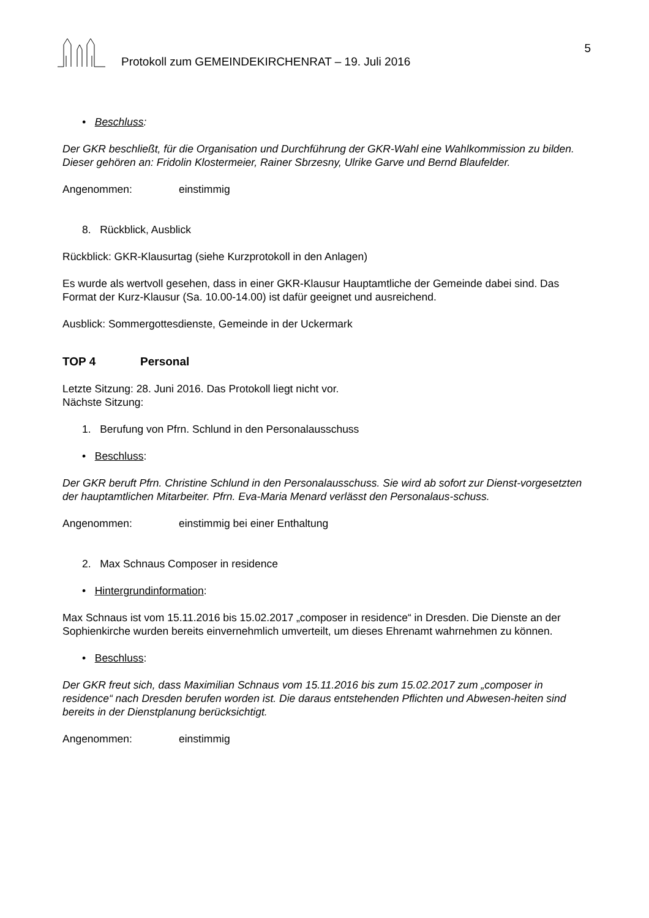Protokoll zum GEMEINDEKIRCHENRAT – 19. Juli 2016 5
• Beschluss:
Der GKR beschließt, für die Organisation und Durchführung der GKR-Wahl eine Wahlkommission zu bilden. Dieser gehören an: Fridolin Klostermeier, Rainer Sbrzesny, Ulrike Garve und Bernd Blaufelder.
Angenommen: einstimmig
8. Rückblick, Ausblick
Rückblick: GKR-Klausurtag (siehe Kurzprotokoll in den Anlagen)
Es wurde als wertvoll gesehen, dass in einer GKR-Klausur Hauptamtliche der Gemeinde dabei sind. Das Format der Kurz-Klausur (Sa. 10.00-14.00) ist dafür geeignet und ausreichend.
Ausblick: Sommergottesdienste, Gemeinde in der Uckermark
TOP 4 Personal
Letzte Sitzung: 28. Juni 2016. Das Protokoll liegt nicht vor.
Nächste Sitzung:
1. Berufung von Pfrn. Schlund in den Personalausschuss
• Beschluss:
Der GKR beruft Pfrn. Christine Schlund in den Personalausschuss. Sie wird ab sofort zur Dienst-vorgesetzten der hauptamtlichen Mitarbeiter. Pfrn. Eva-Maria Menard verlässt den Personalaus-schuss.
Angenommen: einstimmig bei einer Enthaltung
2. Max Schnaus Composer in residence
• Hintergrundinformation:
Max Schnaus ist vom 15.11.2016 bis 15.02.2017 „composer in residence“ in Dresden. Die Dienste an der Sophienkirche wurden bereits einvernehmlich umverteilt, um dieses Ehrenamt wahrnehmen zu können.
• Beschluss:
Der GKR freut sich, dass Maximilian Schnaus vom 15.11.2016 bis zum 15.02.2017 zum „composer in residence“ nach Dresden berufen worden ist. Die daraus entstehenden Pflichten und Abwesen-heiten sind bereits in der Dienstplanung berücksichtigt.
Angenommen: einstimmig